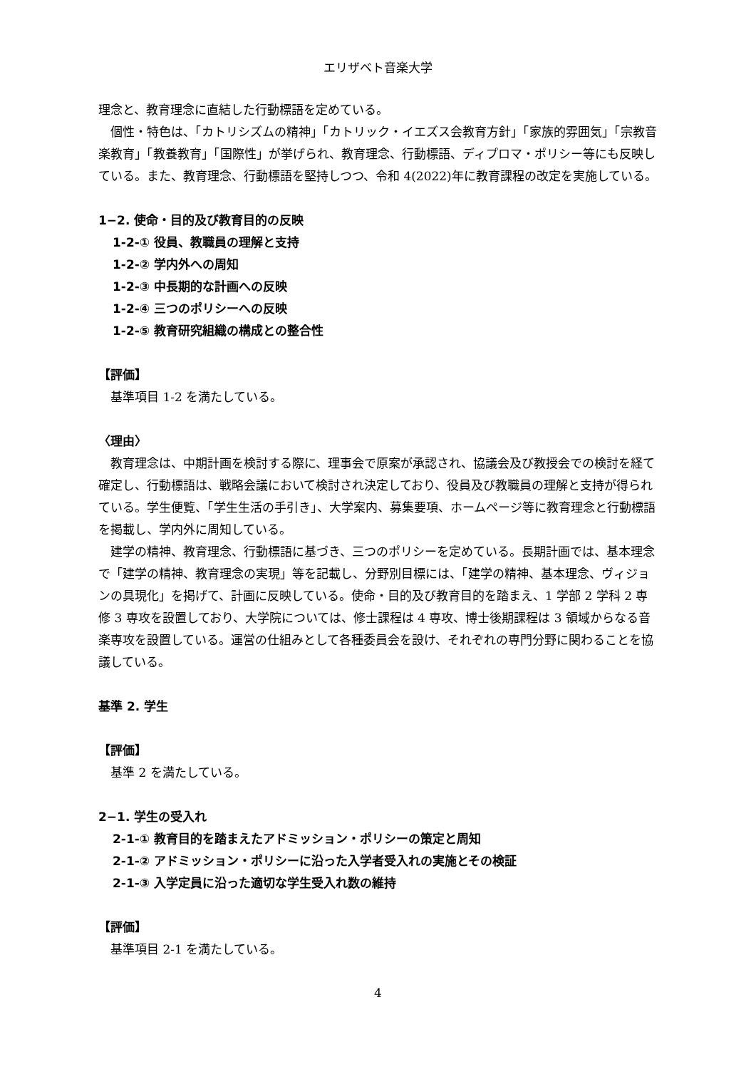エリザベト音楽大学
理念と、教育理念に直結した行動標語を定めている。
個性・特色は、「カトリシズムの精神」「カトリック・イエズス会教育方針」「家族的雰囲気」「宗教音楽教育」「教養教育」「国際性」が挙げられ、教育理念、行動標語、ディプロマ・ポリシー等にも反映している。また、教育理念、行動標語を堅持しつつ、令和 4(2022)年に教育課程の改定を実施している。
1−2. 使命・目的及び教育目的の反映
1-2-① 役員、教職員の理解と支持
1-2-② 学内外への周知
1-2-③ 中長期的な計画への反映
1-2-④ 三つのポリシーへの反映
1-2-⑤ 教育研究組織の構成との整合性
【評価】
基準項目 1-2 を満たしている。
〈理由〉
教育理念は、中期計画を検討する際に、理事会で原案が承認され、協議会及び教授会での検討を経て確定し、行動標語は、戦略会議において検討され決定しており、役員及び教職員の理解と支持が得られている。学生便覧、「学生生活の手引き」、大学案内、募集要項、ホームページ等に教育理念と行動標語を掲載し、学内外に周知している。
建学の精神、教育理念、行動標語に基づき、三つのポリシーを定めている。長期計画では、基本理念で「建学の精神、教育理念の実現」等を記載し、分野別目標には、「建学の精神、基本理念、ヴィジョンの具現化」を掲げて、計画に反映している。使命・目的及び教育目的を踏まえ、1 学部 2 学科 2 専修 3 専攻を設置しており、大学院については、修士課程は 4 専攻、博士後期課程は 3 領域からなる音楽専攻を設置している。運営の仕組みとして各種委員会を設け、それぞれの専門分野に関わることを協議している。
基準 2. 学生
【評価】
基準 2 を満たしている。
2−1. 学生の受入れ
2-1-① 教育目的を踏まえたアドミッション・ポリシーの策定と周知
2-1-② アドミッション・ポリシーに沿った入学者受入れの実施とその検証
2-1-③ 入学定員に沿った適切な学生受入れ数の維持
【評価】
基準項目 2-1 を満たしている。
4